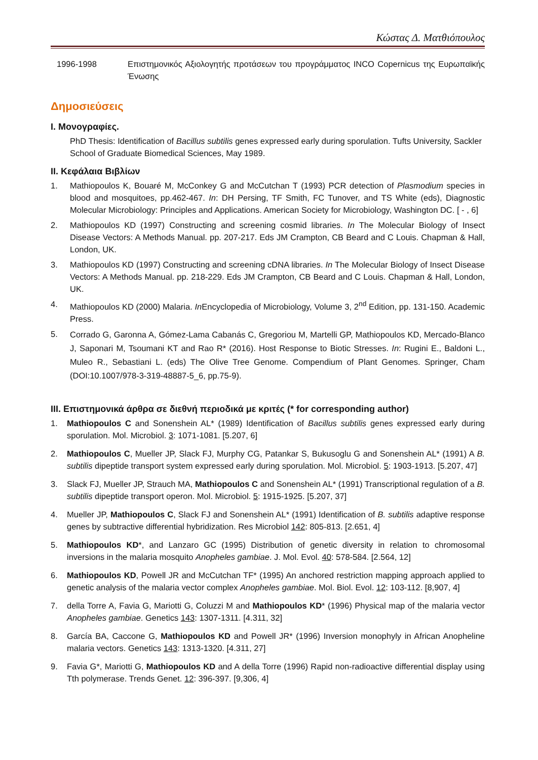Κώστας Δ. Ματθιόπουλος
1996-1998 Επιστημονικός Αξιολογητής προτάσεων του προγράμματος INCO Copernicus της Ευρωπαϊκής Ένωσης
Δημοσιεύσεις
I. Μονογραφίες.
PhD Thesis: Identification of Bacillus subtilis genes expressed early during sporulation. Tufts University, Sackler School of Graduate Biomedical Sciences, May 1989.
II. Κεφάλαια Βιβλίων
1. Mathiopoulos K, Bouaré M, McConkey G and McCutchan T (1993) PCR detection of Plasmodium species in blood and mosquitoes, pp.462-467. In: DH Persing, TF Smith, FC Tunover, and TS White (eds), Diagnostic Molecular Microbiology: Principles and Applications. American Society for Microbiology, Washington DC. [ - , 6]
2. Mathiopoulos KD (1997) Constructing and screening cosmid libraries. In The Molecular Biology of Insect Disease Vectors: A Methods Manual. pp. 207-217. Eds JM Crampton, CB Beard and C Louis. Chapman & Hall, London, UK.
3. Mathiopoulos KD (1997) Constructing and screening cDNA libraries. In The Molecular Biology of Insect Disease Vectors: A Methods Manual. pp. 218-229. Eds JM Crampton, CB Beard and C Louis. Chapman & Hall, London, UK.
4. Mathiopoulos KD (2000) Malaria. In Encyclopedia of Microbiology, Volume 3, 2<sup>nd</sup> Edition, pp. 131-150. Academic Press.
5. Corrado G, Garonna A, Gómez-Lama Cabanás C, Gregoriou M, Martelli GP, Mathiopoulos KD, Mercado-Blanco J, Saponari M, Tsoumani KT and Rao R* (2016). Host Response to Biotic Stresses. In: Rugini E., Baldoni L., Muleo R., Sebastiani L. (eds) The Olive Tree Genome. Compendium of Plant Genomes. Springer, Cham (DOI:10.1007/978-3-319-48887-5_6, pp.75-9).
III. Επιστημονικά άρθρα σε διεθνή περιοδικά με κριτές (* for corresponding author)
1. Mathiopoulos C and Sonenshein AL* (1989) Identification of Bacillus subtilis genes expressed early during sporulation. Mol. Microbiol. 3: 1071-1081. [5.207, 6]
2. Mathiopoulos C, Mueller JP, Slack FJ, Murphy CG, Patankar S, Bukusoglu G and Sonenshein AL* (1991) A B. subtilis dipeptide transport system expressed early during sporulation. Mol. Microbiol. 5: 1903-1913. [5.207, 47]
3. Slack FJ, Mueller JP, Strauch MA, Mathiopoulos C and Sonenshein AL* (1991) Transcriptional regulation of a B. subtilis dipeptide transport operon. Mol. Microbiol. 5: 1915-1925. [5.207, 37]
4. Mueller JP, Mathiopoulos C, Slack FJ and Sonenshein AL* (1991) Identification of B. subtilis adaptive response genes by subtractive differential hybridization. Res Microbiol 142: 805-813. [2.651, 4]
5. Mathiopoulos KD*, and Lanzaro GC (1995) Distribution of genetic diversity in relation to chromosomal inversions in the malaria mosquito Anopheles gambiae. J. Mol. Evol. 40: 578-584. [2.564, 12]
6. Mathiopoulos KD, Powell JR and McCutchan TF* (1995) An anchored restriction mapping approach applied to genetic analysis of the malaria vector complex Anopheles gambiae. Mol. Biol. Evol. 12: 103-112. [8,907, 4]
7. della Torre A, Favia G, Mariotti G, Coluzzi M and Mathiopoulos KD* (1996) Physical map of the malaria vector Anopheles gambiae. Genetics 143: 1307-1311. [4.311, 32]
8. García BA, Caccone G, Mathiopoulos KD and Powell JR* (1996) Inversion monophyly in African Anopheline malaria vectors. Genetics 143: 1313-1320. [4.311, 27]
9. Favia G*, Mariotti G, Mathiopoulos KD and A della Torre (1996) Rapid non-radioactive differential display using Tth polymerase. Trends Genet. 12: 396-397. [9,306, 4]